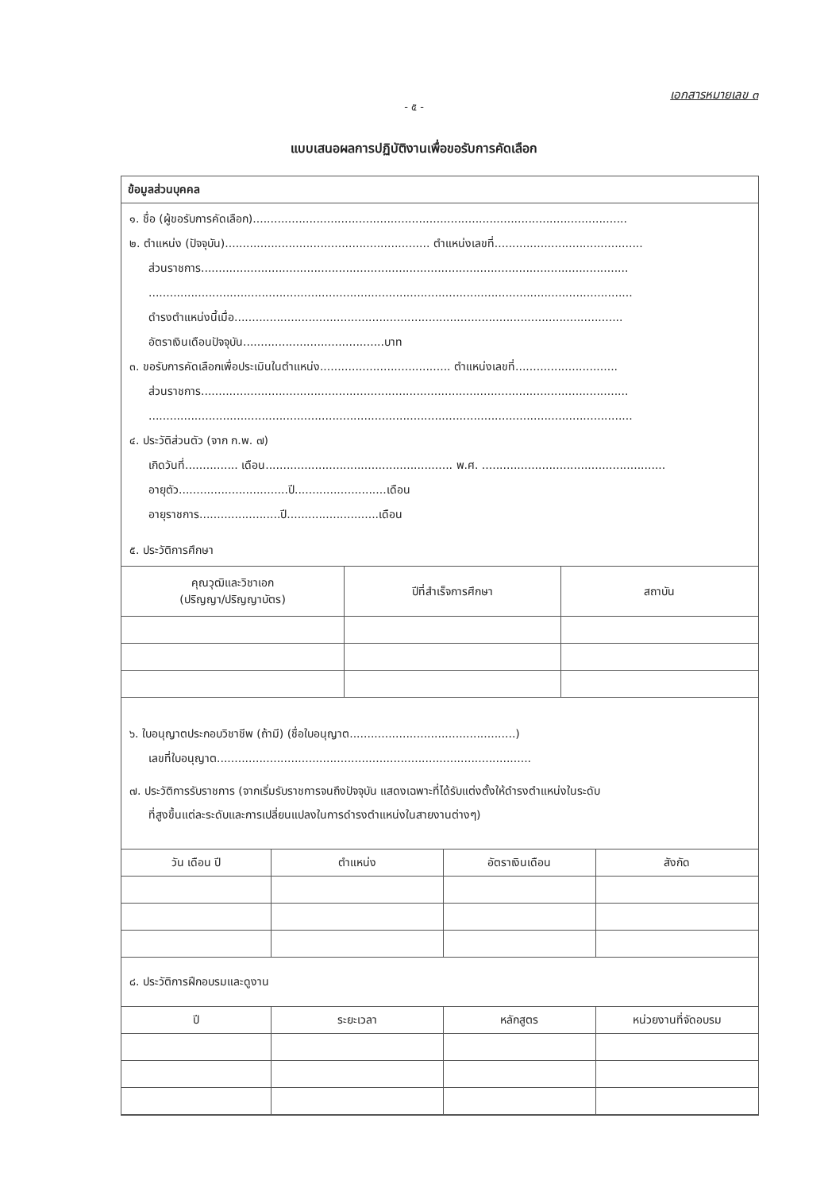เอกสารหมายเลข ๓
- ๕ -
แบบเสนอผลการปฏิบัติงานเพื่อขอรับการคัดเลือก
ข้อมูลส่วนบุคคล
๑. ชื่อ (ผู้ขอรับการคัดเลือก)..........................................................................................................
๒. ตำแหน่ง (ปัจจุบัน).......................................................... ตำแหน่งเลขที่..........................................
ส่วนราชการ.........................................................................................................................
.........................................................................................................................................
ดำรงตำแหน่งนี้เมื่อ..............................................................................................................
อัตราเงินเดือนปัจจุบัน........................................บาท
๓. ขอรับการคัดเลือกเพื่อประเมินในตำแหน่ง..................................... ตำแหน่งเลขที่.............................
ส่วนราชการ.........................................................................................................................
.........................................................................................................................................
๔. ประวัติส่วนตัว (จาก ก.พ. ๗)
เกิดวันที่............... เดือน..................................................... พ.ศ. ....................................................
อายุตัว...............................ปี..........................เดือน
อายุราชการ.......................ปี..........................เดือน
๕. ประวัติการศึกษา
| คุณวุฒิและวิชาเอก (ปริญญา/ปริญญาบัตร) | ปีที่สำเร็จการศึกษา | สถาบัน |
| --- | --- | --- |
๖. ใบอนุญาตประกอบวิชาชีพ (ถ้ามี) (ชื่อใบอนุญาต...............................................)
เลขที่ใบอนุญาต.........................................................................................
๗. ประวัติการรับราชการ (จากเริ่มรับราชการจนถึงปัจจุบัน แสดงเฉพาะที่ได้รับแต่งตั้งให้ดำรงตำแหน่งในระดับ
ที่สูงขึ้นแต่ละระดับและการเปลี่ยนแปลงในการดำรงตำแหน่งในสายงานต่างๆ)
| วัน เดือน ปี | ตำแหน่ง | อัตราเงินเดือน | สังกัด |
| --- | --- | --- | --- |
๘. ประวัติการฝึกอบรมและดูงาน
| ปี | ระยะเวลา | หลักสูตร | หน่วยงานที่จัดอบรม |
| --- | --- | --- | --- |